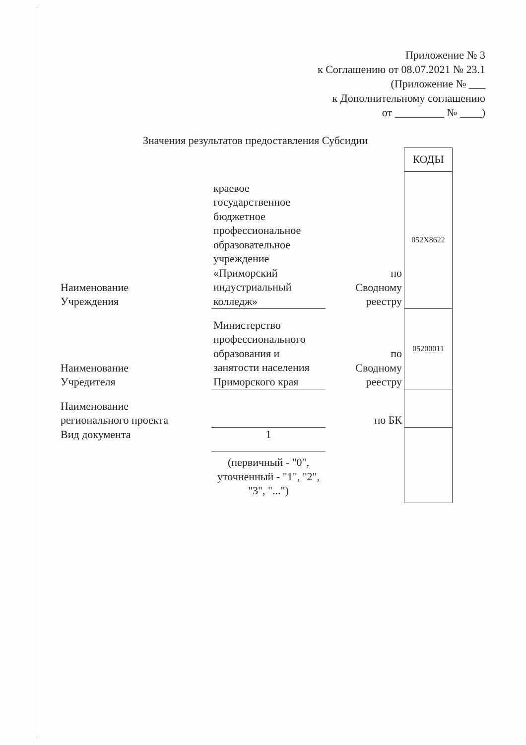Приложение № 3
к Соглашению от 08.07.2021 № 23.1
(Приложение № ___
к Дополнительному соглашению
от _________ № ____)
Значения результатов предоставления Субсидии
| | | | КОДЫ |
| Наименование Учреждения | краевое государственное бюджетное профессиональное образовательное учреждение «Приморский индустриальный колледж» | по Сводному реестру | 052Х8622 |
| Наименование Учредителя | Министерство профессионального образования и занятости населения Приморского края | по Сводному реестру | 05200011 |
| Наименование регионального проекта | | по БК | |
| Вид документа | 1 | | |
| | (первичный - "0", уточненный - "1", "2", "3", "...") | | |